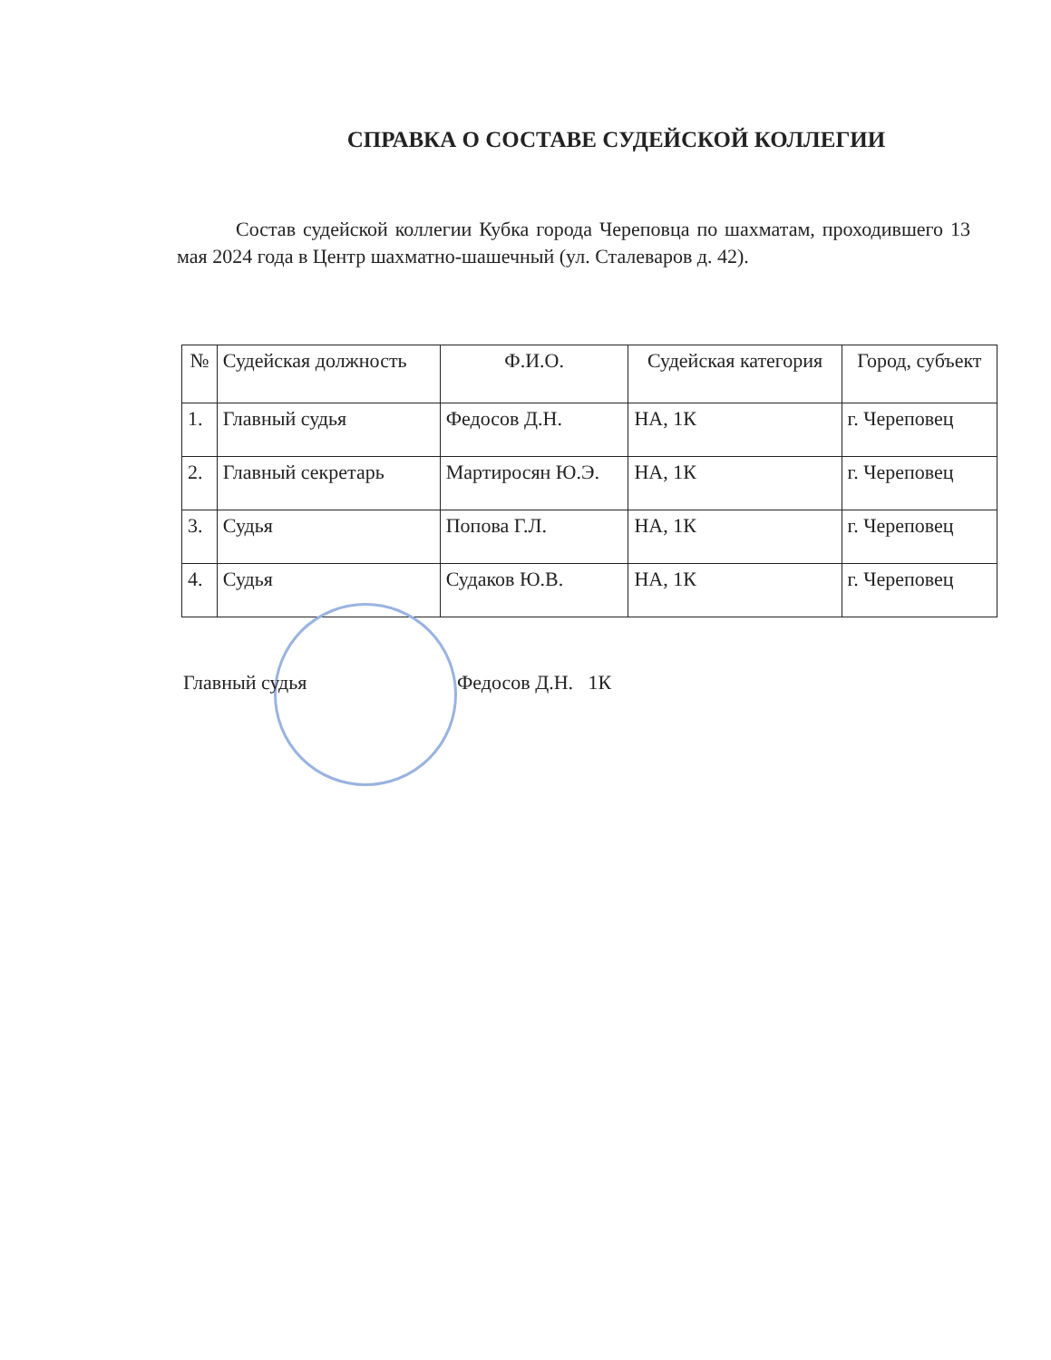СПРАВКА О СОСТАВЕ СУДЕЙСКОЙ КОЛЛЕГИИ
Состав судейской коллегии Кубка города Череповца по шахматам, проходившего 13 мая 2024 года в Центр шахматно-шашечный (ул. Сталеваров д. 42).
| № | Судейская должность | Ф.И.О. | Судейская категория | Город, субъект |
| --- | --- | --- | --- | --- |
| 1. | Главный судья | Федосов Д.Н. | НА, 1К | г. Череповец |
| 2. | Главный секретарь | Мартиросян Ю.Э. | НА, 1К | г. Череповец |
| 3. | Судья | Попова Г.Л. | НА, 1К | г. Череповец |
| 4. | Судья | Судаков Ю.В. | НА, 1К | г. Череповец |
Главный судья Федосов Д.Н. 1К